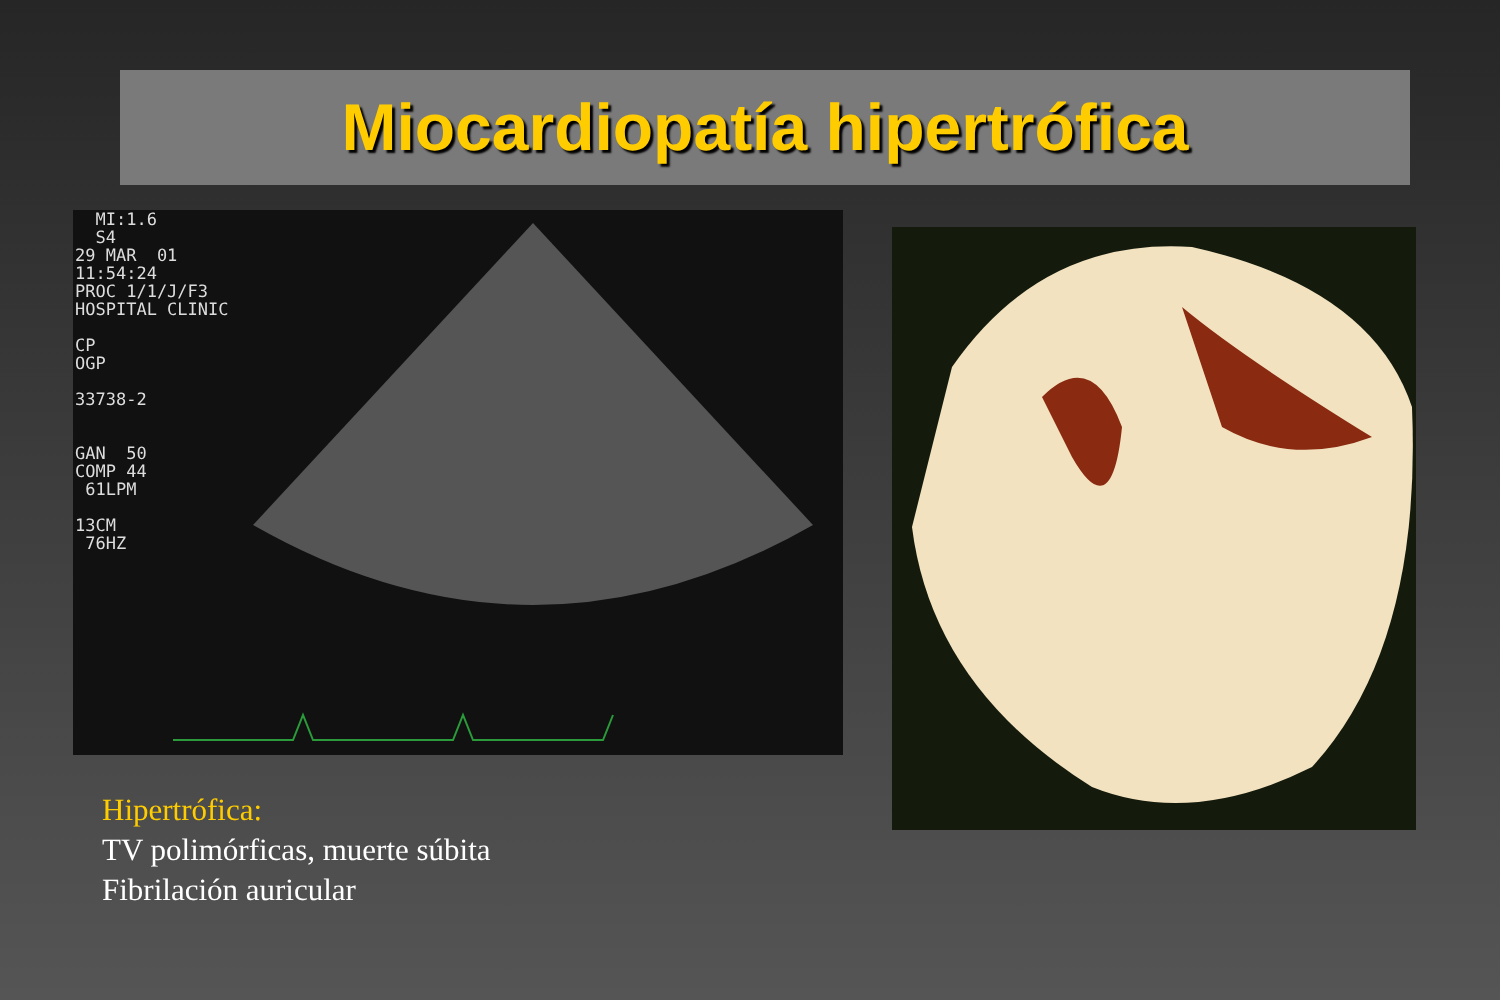Miocardiopatía hipertrófica
  MI:1.6
  S4
29 MAR  01
11:54:24
PROC 1/1/J/F3
HOSPITAL CLINIC

CP
OGP

33738-2


GAN  50
COMP 44
 61LPM

13CM
 76HZ
Hipertrófica:
TV polimórficas, muerte súbita
Fibrilación auricular